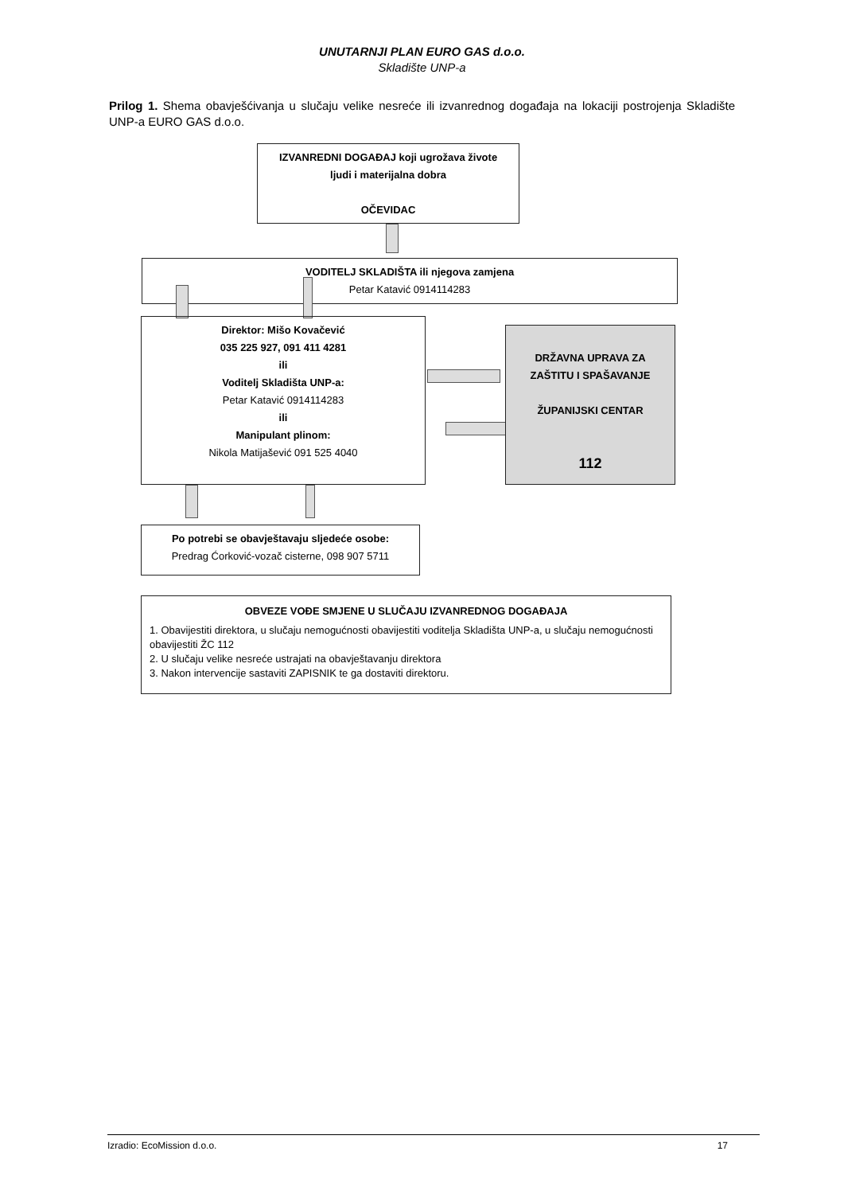UNUTARNJI PLAN EURO GAS d.o.o.
Skladište UNP-a
Prilog 1. Shema obavješćivanja u slučaju velike nesreće ili izvanrednog događaja na lokaciji postrojenja Skladište UNP-a EURO GAS d.o.o.
IZVANREDNI DOGAĐAJ koji ugrožava živote
ljudi i materijalna dobra
OČEVIDAC
VODITELJ SKLADIŠTA ili njegova zamjena
Petar Katavić 0914114283
Direktor: Mišo Kovačević
035 225 927, 091 411 4281
ili
Voditelj Skladišta UNP-a:
Petar Katavić 0914114283
ili
Manipulant plinom:
Nikola Matijašević 091 525 4040
DRŽAVNA UPRAVA ZA
ZAŠTITU I SPAŠAVANJE
ŽUPANIJSKI CENTAR
112
Po potrebi se obavještavaju sljedeće osobe:
Predrag Ćorković-vozač cisterne, 098 907 5711
OBVEZE VOĐE SMJENE U SLUČAJU IZVANREDNOG DOGAĐAJA
1. Obavijestiti direktora, u slučaju nemogućnosti obavijestiti voditelja Skladišta UNP-a, u slučaju nemogućnosti obavijestiti ŽC 112
2. U slučaju velike nesreće ustrajati na obavještavanju direktora
3. Nakon intervencije sastaviti ZAPISNIK te ga dostaviti direktoru.
Izradio: EcoMission d.o.o. 17